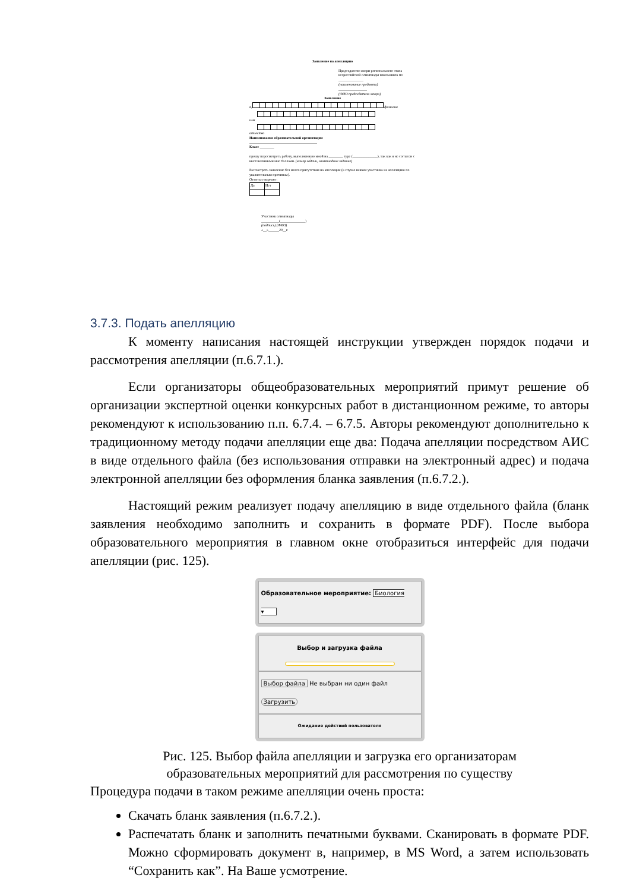Заявление на апелляцию
Председателю жюри регионального этапа всероссийской олимпиады школьников по
______________
(наименование предмета)
________________
(ФИО председателя жюри)
Заявление
я, фамилия
имя
отчество
Наименование образовательной организации
______________________________________
Класс ________
прошу пересмотреть работу, выполненную мной на ________ туре (______________), так как я не согласен с выставленными мне баллами. (номер задачи, олимпиадное задание)
Рассмотреть заявление без моего присутствия на апелляции (в случае неявки участника на апелляцию по уважительным причинам).
Отметьте вариант:
| Да | Нет |
Участник олимпиады
__________(______________)
(подпись) (ФИО)
«__»______20__г.
3.7.3. Подать апелляцию
К моменту написания настоящей инструкции утвержден порядок подачи и рассмотрения апелляции (п.6.7.1.).
Если организаторы общеобразовательных мероприятий примут решение об организации экспертной оценки конкурсных работ в дистанционном режиме, то авторы рекомендуют к использованию п.п. 6.7.4. – 6.7.5. Авторы рекомендуют дополнительно к традиционному методу подачи апелляции еще два: Подача апелляции посредством АИС в виде отдельного файла (без использования отправки на электронный адрес) и подача электронной апелляции без оформления бланка заявления (п.6.7.2.).
Настоящий режим реализует подачу апелляцию в виде отдельного файла (бланк заявления необходимо заполнить и сохранить в формате PDF). После выбора образовательного мероприятия в главном окне отобразиться интерфейс для подачи апелляции (рис. 125).
Образовательное мероприятие: Биология ▾
Выбор и загрузка файла
Выбор файла Не выбран ни один файл Загрузить
Ожидание действий пользователя
Рис. 125. Выбор файла апелляции и загрузка его организаторам
образовательных мероприятий для рассмотрения по существу
Процедура подачи в таком режиме апелляции очень проста:
Скачать бланк заявления (п.6.7.2.).
Распечатать бланк и заполнить печатными буквами. Сканировать в формате PDF. Можно сформировать документ в, например, в MS Word, а затем использовать “Сохранить как”. На Ваше усмотрение.